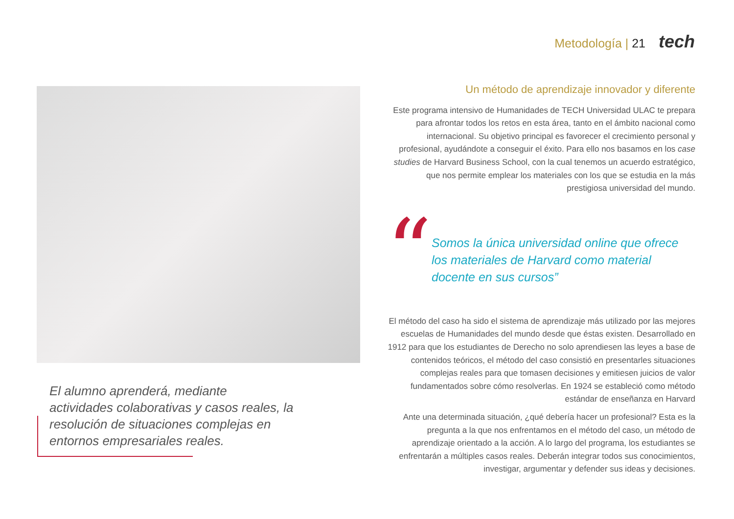Metodología | 21 tech
El alumno aprenderá, mediante actividades colaborativas y casos reales, la resolución de situaciones complejas en entornos empresariales reales.
Un método de aprendizaje innovador y diferente
Este programa intensivo de Humanidades de TECH Universidad ULAC te prepara para afrontar todos los retos en esta área, tanto en el ámbito nacional como internacional. Su objetivo principal es favorecer el crecimiento personal y profesional, ayudándote a conseguir el éxito. Para ello nos basamos en los case studies de Harvard Business School, con la cual tenemos un acuerdo estratégico, que nos permite emplear los materiales con los que se estudia en la más prestigiosa universidad del mundo.
“
Somos la única universidad online que ofrece los materiales de Harvard como material docente en sus cursos”
El método del caso ha sido el sistema de aprendizaje más utilizado por las mejores escuelas de Humanidades del mundo desde que éstas existen. Desarrollado en 1912 para que los estudiantes de Derecho no solo aprendiesen las leyes a base de contenidos teóricos, el método del caso consistió en presentarles situaciones complejas reales para que tomasen decisiones y emitiesen juicios de valor fundamentados sobre cómo resolverlas. En 1924 se estableció como método estándar de enseñanza en Harvard
Ante una determinada situación, ¿qué debería hacer un profesional? Esta es la pregunta a la que nos enfrentamos en el método del caso, un método de aprendizaje orientado a la acción. A lo largo del programa, los estudiantes se enfrentarán a múltiples casos reales. Deberán integrar todos sus conocimientos, investigar, argumentar y defender sus ideas y decisiones.